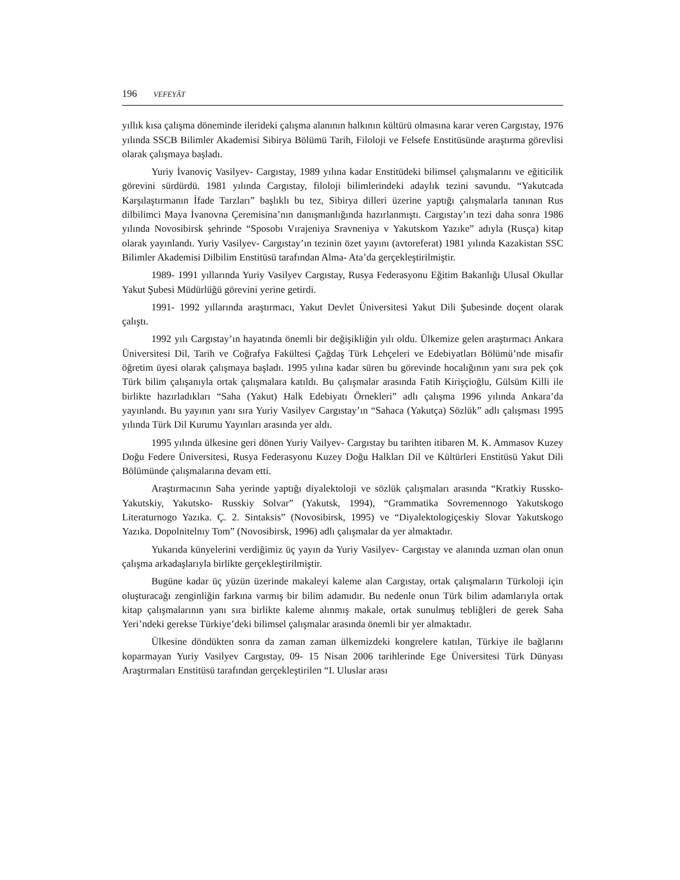196 VEFEYÂT
yıllık kısa çalışma döneminde ilerideki çalışma alanının halkının kültürü olmasına karar veren Cargıstay, 1976 yılında SSCB Bilimler Akademisi Sibirya Bölümü Tarih, Filoloji ve Felsefe Enstitüsünde araştırma görevlisi olarak çalışmaya başladı.
Yuriy İvanoviç Vasilyev- Cargıstay, 1989 yılına kadar Enstitüdeki bilimsel çalışmalarını ve eğiticilik görevini sürdürdü. 1981 yılında Cargıstay, filoloji bilimlerindeki adaylık tezini savundu. “Yakutcada Karşılaştırmanın İfade Tarzları” başlıklı bu tez, Sibirya dilleri üzerine yaptığı çalışmalarla tanınan Rus dilbilimci Maya İvanovna Çeremisina’nın danışmanlığında hazırlanmıştı. Cargıstay’ın tezi daha sonra 1986 yılında Novosibirsk şehrinde “Sposobı Vırajeniya Sravneniya v Yakutskom Yazıke” adıyla (Rusça) kitap olarak yayınlandı. Yuriy Vasilyev- Cargıstay’ın tezinin özet yayını (avtoreferat) 1981 yılında Kazakistan SSC Bilimler Akademisi Dilbilim Enstitüsü tarafından Alma- Ata’da gerçekleştirilmiştir.
1989- 1991 yıllarında Yuriy Vasilyev Cargıstay, Rusya Federasyonu Eğitim Bakanlığı Ulusal Okullar Yakut Şubesi Müdürlüğü görevini yerine getirdi.
1991- 1992 yıllarında araştırmacı, Yakut Devlet Üniversitesi Yakut Dili Şubesinde doçent olarak çalıştı.
1992 yılı Cargıstay’ın hayatında önemli bir değişikliğin yılı oldu. Ülkemize gelen araştırmacı Ankara Üniversitesi Dil, Tarih ve Coğrafya Fakültesi Çağdaş Türk Lehçeleri ve Edebiyatları Bölümü’nde misafir öğretim üyesi olarak çalışmaya başladı. 1995 yılına kadar süren bu görevinde hocalığının yanı sıra pek çok Türk bilim çalışanıyla ortak çalışmalara katıldı. Bu çalışmalar arasında Fatih Kirişçioğlu, Gülsüm Killi ile birlikte hazırladıkları “Saha (Yakut) Halk Edebiyatı Örnekleri” adlı çalışma 1996 yılında Ankara’da yayınlandı. Bu yayının yanı sıra Yuriy Vasilyev Cargıstay’ın “Sahaca (Yakutça) Sözlük” adlı çalışması 1995 yılında Türk Dil Kurumu Yayınları arasında yer aldı.
1995 yılında ülkesine geri dönen Yuriy Vailyev- Cargıstay bu tarihten itibaren M. K. Ammasov Kuzey Doğu Federe Üniversitesi, Rusya Federasyonu Kuzey Doğu Halkları Dil ve Kültürleri Enstitüsü Yakut Dili Bölümünde çalışmalarına devam etti.
Araştırmacının Saha yerinde yaptığı diyalektoloji ve sözlük çalışmaları arasında “Kratkiy Russko- Yakutskiy, Yakutsko- Russkiy Solvar” (Yakutsk, 1994), “Grammatika Sovremennogo Yakutskogo Literaturnogo Yazıka. Ç. 2. Sintaksis” (Novosibirsk, 1995) ve “Diyalektologiçeskiy Slovar Yakutskogo Yazıka. Dopolnitelnıy Tom” (Novosibirsk, 1996) adlı çalışmalar da yer almaktadır.
Yukarıda künyelerini verdiğimiz üç yayın da Yuriy Vasilyev- Cargıstay ve alanında uzman olan onun çalışma arkadaşlarıyla birlikte gerçekleştirilmiştir.
Bugüne kadar üç yüzün üzerinde makaleyi kaleme alan Cargıstay, ortak çalışmaların Türkoloji için oluşturacağı zenginliğin farkına varmış bir bilim adamıdır. Bu nedenle onun Türk bilim adamlarıyla ortak kitap çalışmalarının yanı sıra birlikte kaleme alınmış makale, ortak sunulmuş tebliğleri de gerek Saha Yeri’ndeki gerekse Türkiye’deki bilimsel çalışmalar arasında önemli bir yer almaktadır.
Ülkesine döndükten sonra da zaman zaman ülkemizdeki kongrelere katılan, Türkiye ile bağlarını koparmayan Yuriy Vasilyev Cargıstay, 09- 15 Nisan 2006 tarihlerinde Ege Üniversitesi Türk Dünyası Araştırmaları Enstitüsü tarafından gerçekleştirilen “I. Uluslar arası